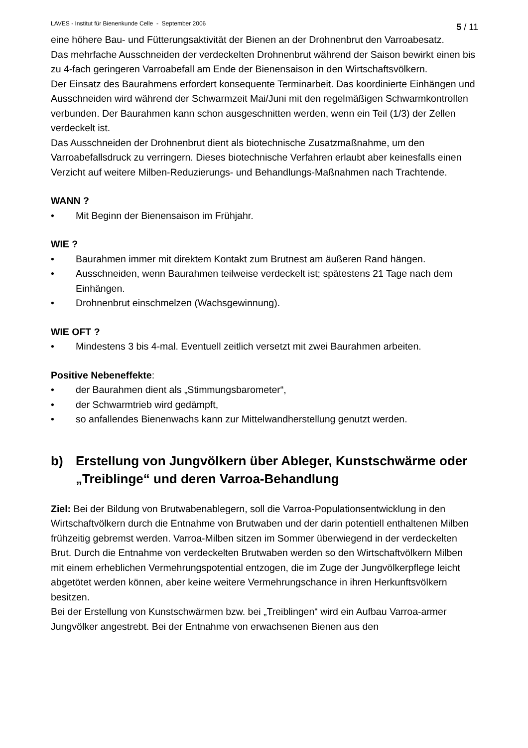LAVES - Institut für Bienenkunde Celle - September 2006 5 / 11
eine höhere Bau- und Fütterungsaktivität der Bienen an der Drohnenbrut den Varroabesatz.
Das mehrfache Ausschneiden der verdeckelten Drohnenbrut während der Saison bewirkt einen bis zu 4-fach geringeren Varroabefall am Ende der Bienensaison in den Wirtschaftsvölkern.
Der Einsatz des Baurahmens erfordert konsequente Terminarbeit. Das koordinierte Einhängen und Ausschneiden wird während der Schwarmzeit Mai/Juni mit den regelmäßigen Schwarmkontrollen verbunden. Der Baurahmen kann schon ausgeschnitten werden, wenn ein Teil (1/3) der Zellen verdeckelt ist.
Das Ausschneiden der Drohnenbrut dient als biotechnische Zusatzmaßnahme, um den Varroabefallsdruck zu verringern. Dieses biotechnische Verfahren erlaubt aber keinesfalls einen Verzicht auf weitere Milben-Reduzierungs- und Behandlungs-Maßnahmen nach Trachtende.
WANN ?
• Mit Beginn der Bienensaison im Frühjahr.
WIE ?
• Baurahmen immer mit direktem Kontakt zum Brutnest am äußeren Rand hängen.
• Ausschneiden, wenn Baurahmen teilweise verdeckelt ist; spätestens 21 Tage nach dem Einhängen.
• Drohnenbrut einschmelzen (Wachsgewinnung).
WIE OFT ?
• Mindestens 3 bis 4-mal. Eventuell zeitlich versetzt mit zwei Baurahmen arbeiten.
Positive Nebeneffekte:
• der Baurahmen dient als „Stimmungsbarometer“,
• der Schwarmtrieb wird gedämpft,
• so anfallendes Bienenwachs kann zur Mittelwandherstellung genutzt werden.
b) Erstellung von Jungvölkern über Ableger, Kunstschwärme oder „Treiblinge“ und deren Varroa-Behandlung
Ziel: Bei der Bildung von Brutwabenablegern, soll die Varroa-Populationsentwicklung in den Wirtschaftvölkern durch die Entnahme von Brutwaben und der darin potentiell enthaltenen Milben frühzeitig gebremst werden. Varroa-Milben sitzen im Sommer überwiegend in der verdeckelten Brut. Durch die Entnahme von verdeckelten Brutwaben werden so den Wirtschaftvölkern Milben mit einem erheblichen Vermehrungspotential entzogen, die im Zuge der Jungvölkerpflege leicht abgetötet werden können, aber keine weitere Vermehrungschance in ihren Herkunftsvölkern besitzen.
Bei der Erstellung von Kunstschwärmen bzw. bei „Treiblingen“ wird ein Aufbau Varroa-armer Jungvölker angestrebt. Bei der Entnahme von erwachsenen Bienen aus den